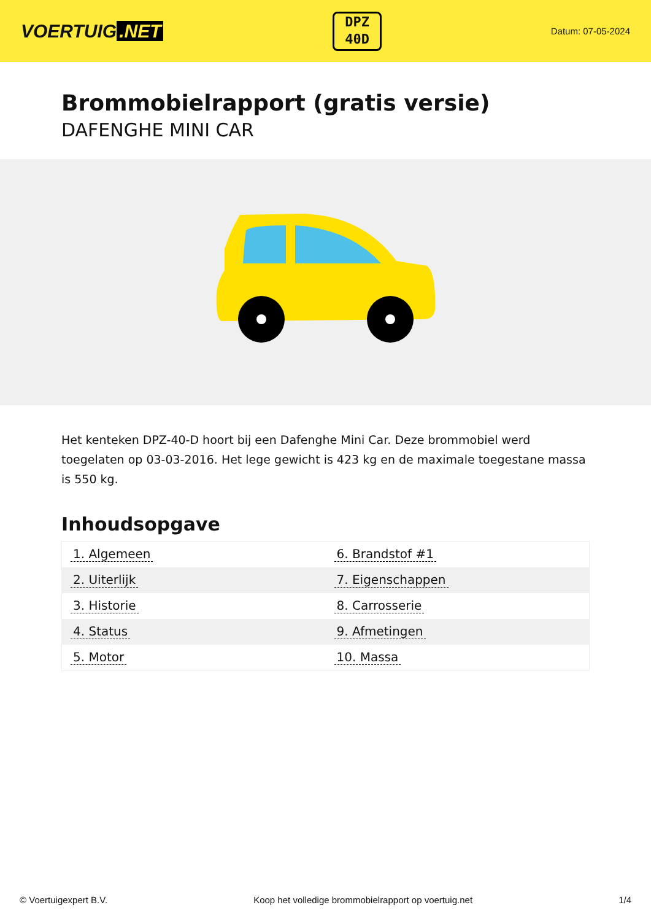VOERTUIG.NET
DPZ
40D
Datum: 07-05-2024
Brommobielrapport (gratis versie)
DAFENGHE MINI CAR
Het kenteken DPZ-40-D hoort bij een Dafenghe Mini Car. Deze brommobiel werd toegelaten op 03-03-2016. Het lege gewicht is 423 kg en de maximale toegestane massa is 550 kg.
Inhoudsopgave
| 1. Algemeen | 6. Brandstof #1 |
| 2. Uiterlijk | 7. Eigenschappen |
| 3. Historie | 8. Carrosserie |
| 4. Status | 9. Afmetingen |
| 5. Motor | 10. Massa |
© Voertuigexpert B.V. Koop het volledige brommobielrapport op voertuig.net
1/4